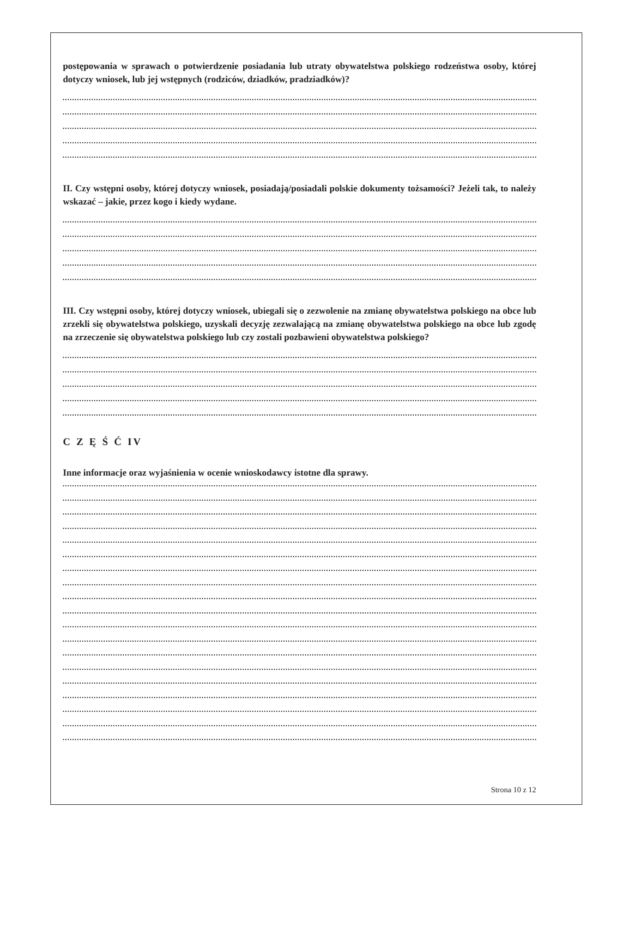postępowania w sprawach o potwierdzenie posiadania lub utraty obywatelstwa polskiego rodzeństwa osoby, której dotyczy wniosek, lub jej wstępnych (rodziców, dziadków, pradziadków)?
II. Czy wstępni osoby, której dotyczy wniosek, posiadają/posiadali polskie dokumenty tożsamości? Jeżeli tak, to należy wskazać – jakie, przez kogo i kiedy wydane.
III. Czy wstępni osoby, której dotyczy wniosek, ubiegali się o zezwolenie na zmianę obywatelstwa polskiego na obce lub zrzekli się obywatelstwa polskiego, uzyskali decyzję zezwalającą na zmianę obywatelstwa polskiego na obce lub zgodę na zrzeczenie się obywatelstwa polskiego lub czy zostali pozbawieni obywatelstwa polskiego?
C Z Ę Ś Ć IV
Inne informacje oraz wyjaśnienia w ocenie wnioskodawcy istotne dla sprawy.
Strona 10 z 12